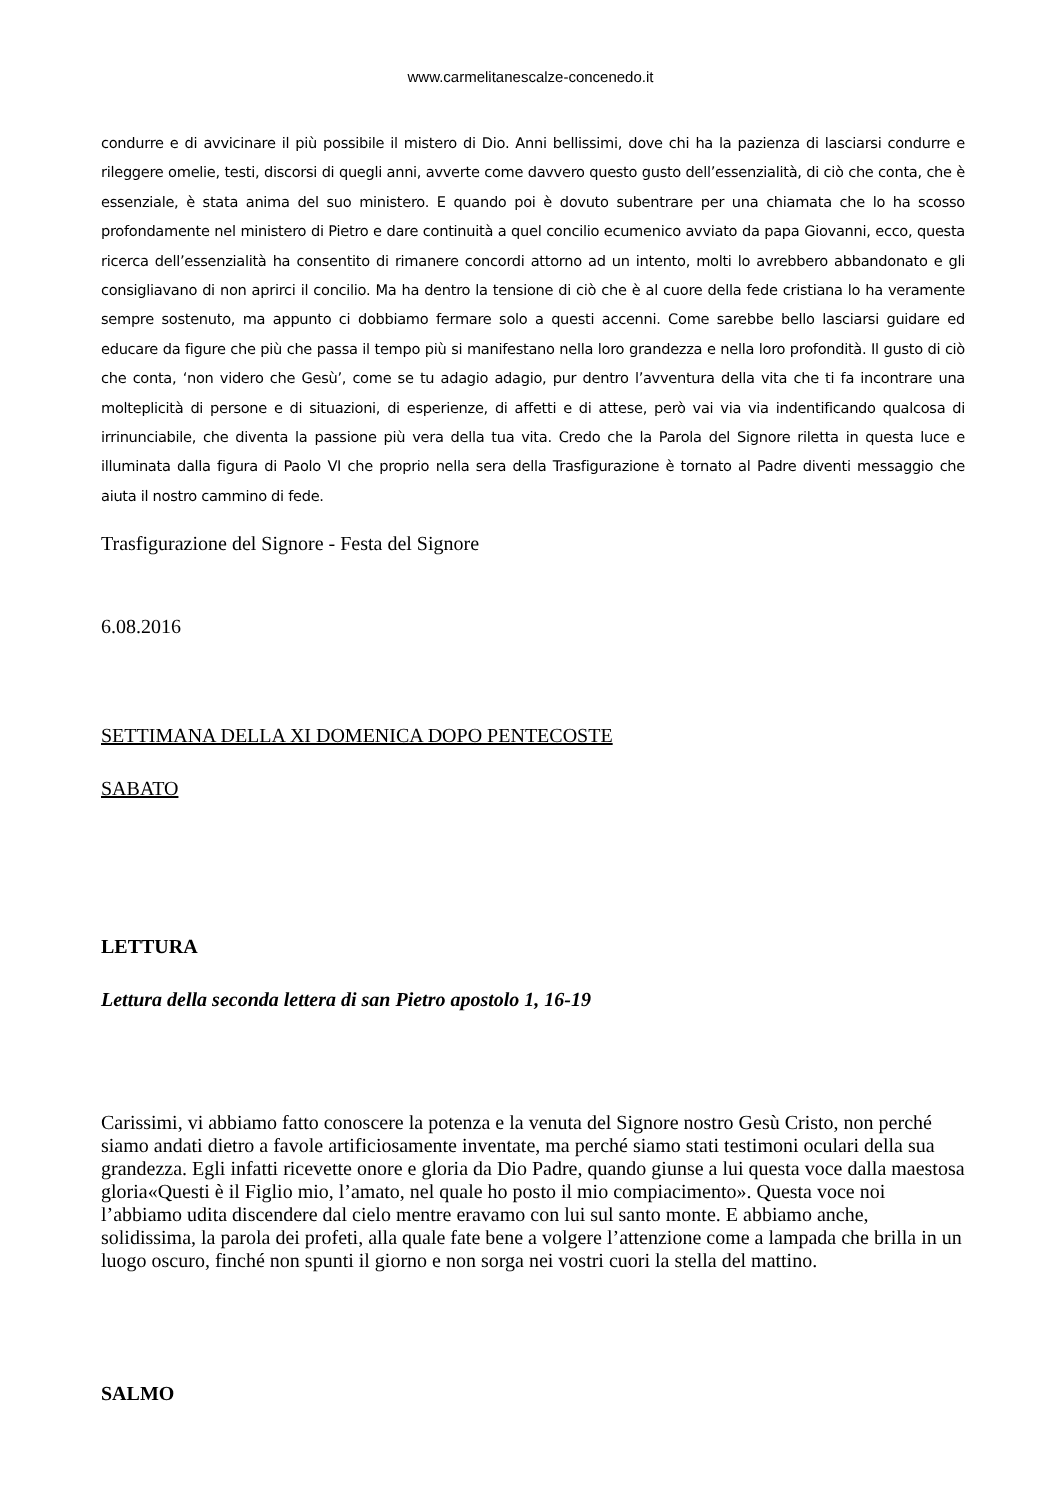www.carmelitanescalze-concenedo.it
condurre e di avvicinare il più possibile il mistero di Dio. Anni bellissimi, dove chi ha la pazienza di lasciarsi condurre e rileggere omelie, testi, discorsi di quegli anni, avverte come davvero questo gusto dell’essenzialità, di ciò che conta, che è essenziale, è stata anima del suo ministero. E quando poi è dovuto subentrare per una chiamata che lo ha scosso profondamente nel ministero di Pietro e dare continuità a quel concilio ecumenico avviato da papa Giovanni, ecco, questa ricerca dell’essenzialità ha consentito di rimanere concordi attorno ad un intento, molti lo avrebbero abbandonato e gli consigliavano di non aprirci il concilio. Ma ha dentro la tensione di ciò che è al cuore della fede cristiana lo ha veramente sempre sostenuto, ma appunto ci dobbiamo fermare solo a questi accenni. Come sarebbe bello lasciarsi guidare ed educare da figure che più che passa il tempo più si manifestano nella loro grandezza e nella loro profondità. Il gusto di ciò che conta, ‘non videro che Gesù’, come se tu adagio adagio, pur dentro l’avventura della vita che ti fa incontrare una molteplicità di persone e di situazioni, di esperienze, di affetti e di attese, però vai via via indentificando qualcosa di irrinunciabile, che diventa la passione più vera della tua vita. Credo che la Parola del Signore riletta in questa luce e illuminata dalla figura di Paolo VI che proprio nella sera della Trasfigurazione è tornato al Padre diventi messaggio che aiuta il nostro cammino di fede.
Trasfigurazione del Signore - Festa del Signore
6.08.2016
SETTIMANA DELLA XI DOMENICA DOPO PENTECOSTE
SABATO
LETTURA
Lettura della seconda lettera di san Pietro apostolo 1, 16-19
Carissimi, vi abbiamo fatto conoscere la potenza e la venuta del Signore nostro Gesù Cristo, non perché siamo andati dietro a favole artificiosamente inventate, ma perché siamo stati testimoni oculari della sua grandezza. Egli infatti ricevette onore e gloria da Dio Padre, quando giunse a lui questa voce dalla maestosa gloria«Questi è il Figlio mio, l’amato, nel quale ho posto il mio compiacimento». Questa voce noi l’abbiamo udita discendere dal cielo mentre eravamo con lui sul santo monte. E abbiamo anche, solidissima, la parola dei profeti, alla quale fate bene a volgere l’attenzione come a lampada che brilla in un luogo oscuro, finché non spunti il giorno e non sorga nei vostri cuori la stella del mattino.
SALMO